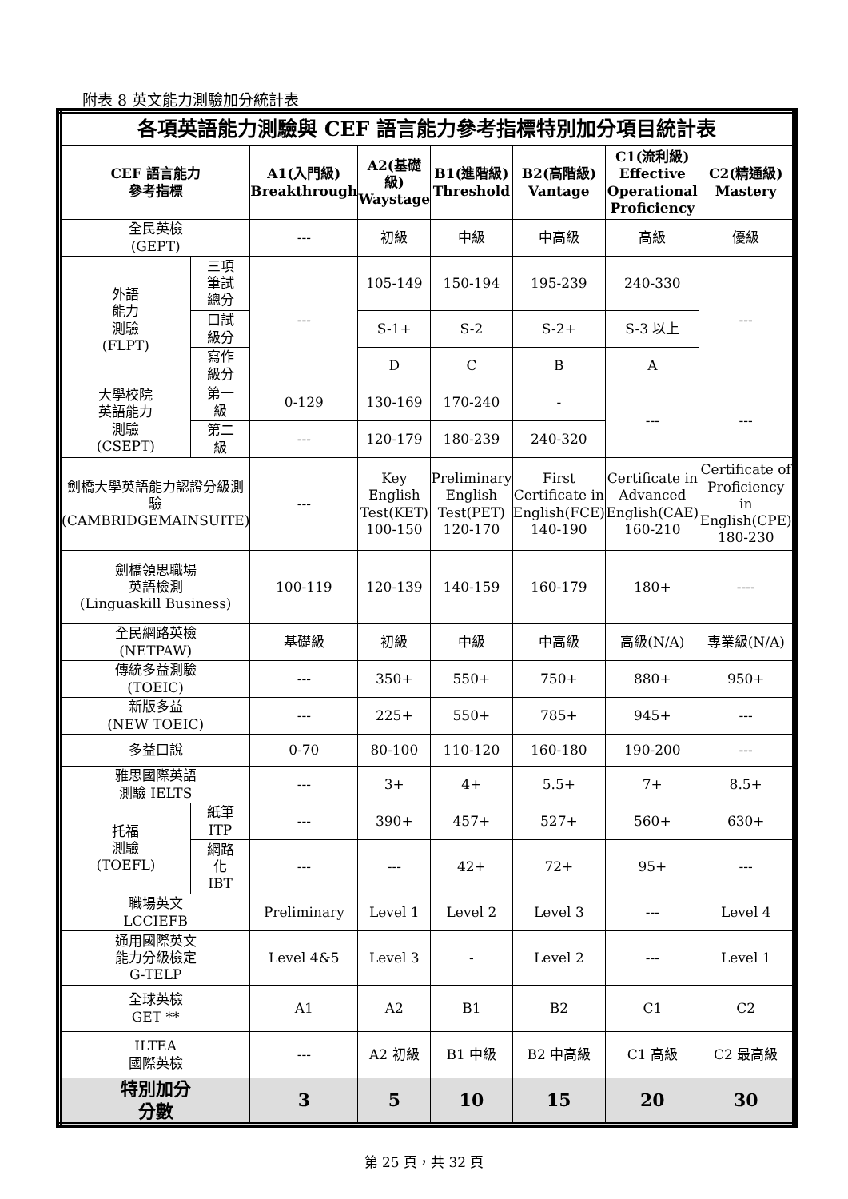附表 8 英文能力測驗加分統計表
| 各項英語能力測驗與 CEF 語言能力參考指標特別加分項目統計表 | | | | | | | |
| --- | --- | --- | --- | --- | --- | --- | --- |
| CEF 語言能力 參考指標 | | A1(入門級) Breakthrough | A2(基礎級) Waystage | B1(進階級) Threshold | B2(高階級) Vantage | C1(流利級) Effective Operational Proficiency | C2(精通級) Mastery |
| 全民英檢 (GEPT) | | --- | 初級 | 中級 | 中高級 | 高級 | 優級 |
| 外語 能力 測驗 (FLPT) | 三項 筆試 總分 | --- | 105-149 | 150-194 | 195-239 | 240-330 | --- |
| | 口試 級分 | | S-1+ | S-2 | S-2+ | S-3 以上 | |
| | 寫作 級分 | | D | C | B | A | |
| 大學校院 英語能力 測驗 (CSEPT) | 第一 級 | 0-129 | 130-169 | 170-240 | - | --- | --- |
| | 第二 級 | --- | 120-179 | 180-239 | 240-320 | | |
| 劍橋大學英語能力認證分級測驗 (CAMBRIDGEMAINSUITE) | | --- | Key English Test(KET) 100-150 | Preliminary English Test(PET) 120-170 | First Certificate in English(FCE) 140-190 | Certificate in Advanced English(CAE) 160-210 | Certificate of Proficiency in English(CPE) 180-230 |
| 劍橋領思職場 英語檢測 (Linguaskill Business) | | 100-119 | 120-139 | 140-159 | 160-179 | 180+ | ---- |
| 全民網路英檢 (NETPAW) | | 基礎級 | 初級 | 中級 | 中高級 | 高級(N/A) | 專業級(N/A) |
| 傳統多益測驗 (TOEIC) | | --- | 350+ | 550+ | 750+ | 880+ | 950+ |
| 新版多益 (NEW TOEIC) | | --- | 225+ | 550+ | 785+ | 945+ | --- |
| 多益口說 | | 0-70 | 80-100 | 110-120 | 160-180 | 190-200 | --- |
| 雅思國際英語 測驗 IELTS | | --- | 3+ | 4+ | 5.5+ | 7+ | 8.5+ |
| 托福 測驗 (TOEFL) | 紙筆 ITP | --- | 390+ | 457+ | 527+ | 560+ | 630+ |
| | 網路 化 IBT | --- | --- | 42+ | 72+ | 95+ | --- |
| 職場英文 LCCIEFB | | Preliminary | Level 1 | Level 2 | Level 3 | --- | Level 4 |
| 通用國際英文 能力分級檢定 G-TELP | | Level 4&5 | Level 3 | - | Level 2 | --- | Level 1 |
| 全球英檢 GET ** | | A1 | A2 | B1 | B2 | C1 | C2 |
| ILTEA 國際英檢 | | --- | A2 初級 | B1 中級 | B2 中高級 | C1 高級 | C2 最高級 |
| 特別加分 分數 | | 3 | 5 | 10 | 15 | 20 | 30 |
第 25 頁，共 32 頁